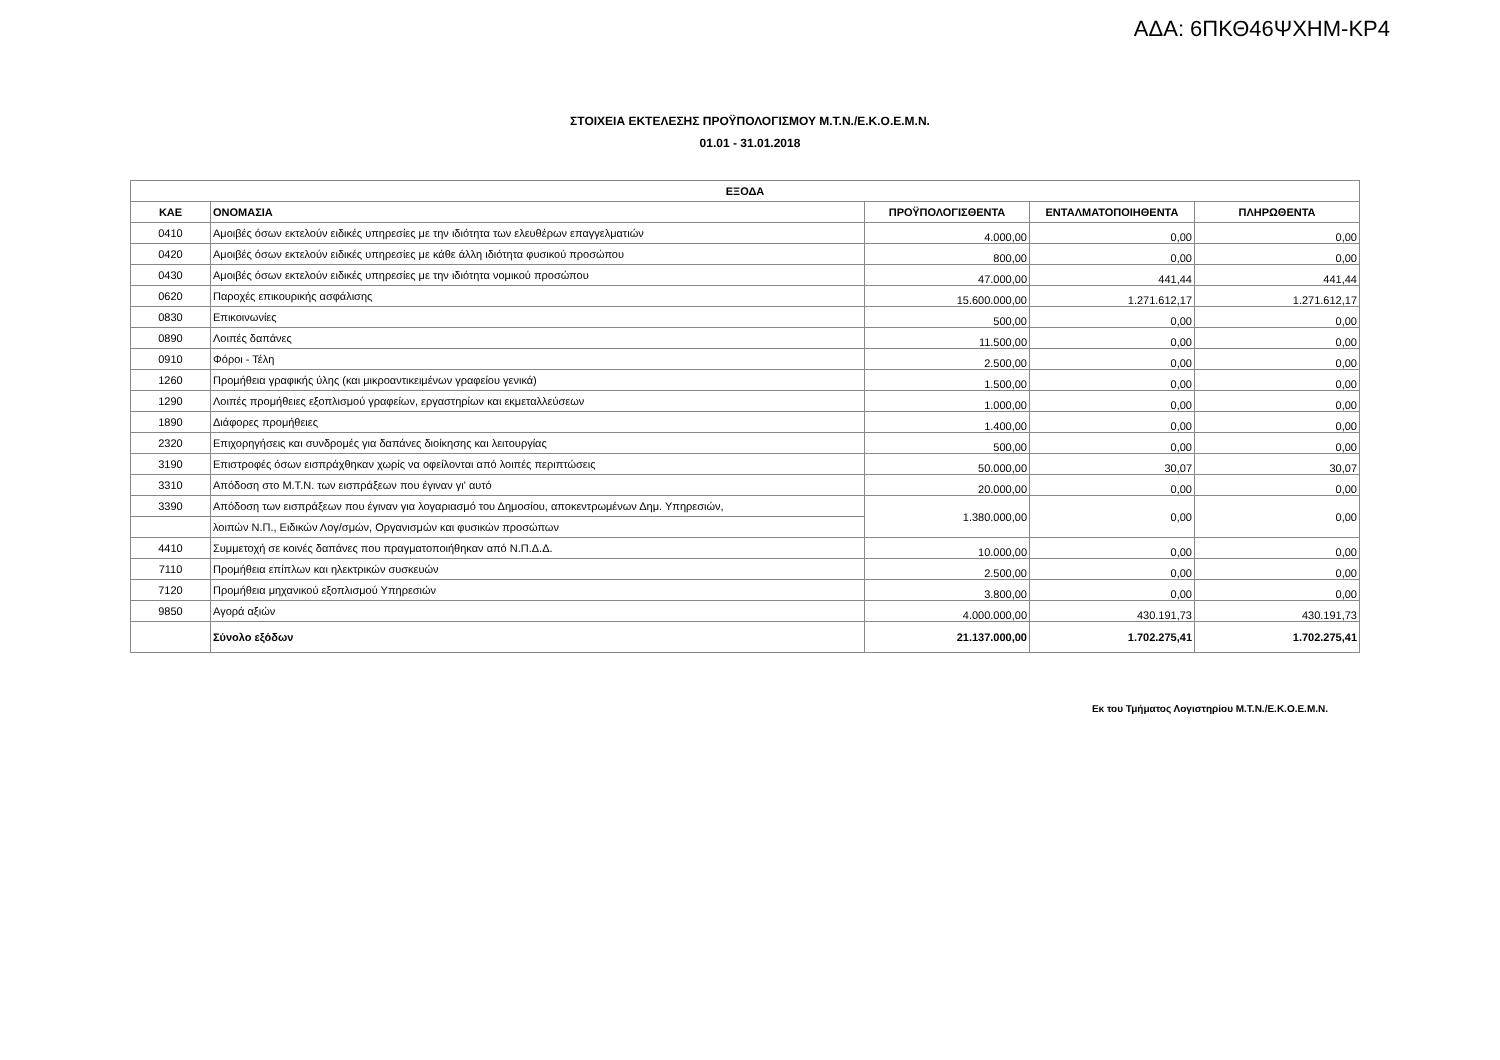ΑΔΑ: 6ΠΚΘ46ΨΧΗΜ-ΚΡ4
ΣΤΟΙΧΕΙΑ ΕΚΤΕΛΕΣΗΣ ΠΡΟΫΠΟΛΟΓΙΣΜΟΥ Μ.Τ.Ν./Ε.Κ.Ο.Ε.Μ.Ν.
01.01 - 31.01.2018
| ΕΞΟΔΑ | | | | |
| --- | --- | --- | --- | --- |
| ΚΑΕ | ΟΝΟΜΑΣΙΑ | ΠΡΟΫΠΟΛΟΓΙΣΘΕΝΤΑ | ΕΝΤΑΛΜΑΤΟΠΟΙΗΘΕΝΤΑ | ΠΛΗΡΩΘΕΝΤΑ |
| 0410 | Αμοιβές όσων εκτελούν ειδικές υπηρεσίες με την ιδιότητα των ελευθέρων επαγγελματιών | 4.000,00 | 0,00 | 0,00 |
| 0420 | Αμοιβές όσων εκτελούν ειδικές υπηρεσίες με κάθε άλλη ιδιότητα φυσικού προσώπου | 800,00 | 0,00 | 0,00 |
| 0430 | Αμοιβές όσων εκτελούν ειδικές υπηρεσίες με την ιδιότητα νομικού προσώπου | 47.000,00 | 441,44 | 441,44 |
| 0620 | Παροχές επικουρικής ασφάλισης | 15.600.000,00 | 1.271.612,17 | 1.271.612,17 |
| 0830 | Επικοινωνίες | 500,00 | 0,00 | 0,00 |
| 0890 | Λοιπές δαπάνες | 11.500,00 | 0,00 | 0,00 |
| 0910 | Φόροι - Τέλη | 2.500,00 | 0,00 | 0,00 |
| 1260 | Προμήθεια γραφικής ύλης (και μικροαντικειμένων γραφείου γενικά) | 1.500,00 | 0,00 | 0,00 |
| 1290 | Λοιπές προμήθειες εξοπλισμού γραφείων, εργαστηρίων και εκμεταλλεύσεων | 1.000,00 | 0,00 | 0,00 |
| 1890 | Διάφορες προμήθειες | 1.400,00 | 0,00 | 0,00 |
| 2320 | Επιχορηγήσεις και συνδρομές για δαπάνες διοίκησης και λειτουργίας | 500,00 | 0,00 | 0,00 |
| 3190 | Επιστροφές όσων εισπράχθηκαν χωρίς να οφείλονται από λοιπές περιπτώσεις | 50.000,00 | 30,07 | 30,07 |
| 3310 | Απόδοση στο Μ.Τ.Ν. των εισπράξεων που έγιναν γι' αυτό | 20.000,00 | 0,00 | 0,00 |
| 3390 | Απόδοση των εισπράξεων που έγιναν για λογαριασμό του Δημοσίου, αποκεντρωμένων Δημ. Υπηρεσιών, | 1.380.000,00 | 0,00 | 0,00 |
| | λοιπών Ν.Π., Ειδικών Λογ/σμών, Οργανισμών και φυσικών προσώπων | | | |
| 4410 | Συμμετοχή σε κοινές δαπάνες που πραγματοποιήθηκαν από Ν.Π.Δ.Δ. | 10.000,00 | 0,00 | 0,00 |
| 7110 | Προμήθεια επίπλων και ηλεκτρικών συσκευών | 2.500,00 | 0,00 | 0,00 |
| 7120 | Προμήθεια μηχανικού εξοπλισμού Υπηρεσιών | 3.800,00 | 0,00 | 0,00 |
| 9850 | Αγορά αξιών | 4.000.000,00 | 430.191,73 | 430.191,73 |
| | Σύνολο εξόδων | 21.137.000,00 | 1.702.275,41 | 1.702.275,41 |
Εκ του Τμήματος Λογιστηρίου Μ.Τ.Ν./Ε.Κ.Ο.Ε.Μ.Ν.